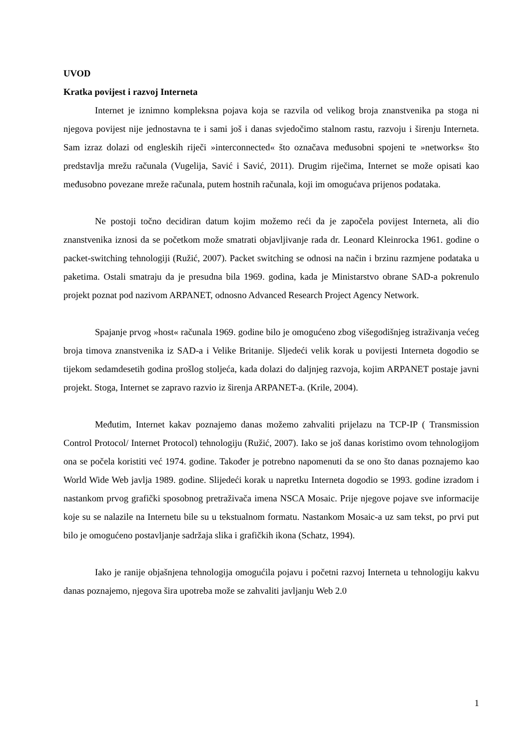UVOD
Kratka povijest i razvoj Interneta
Internet je iznimno kompleksna pojava koja se razvila od velikog broja znanstvenika pa stoga ni njegova povijest nije jednostavna te i sami još i danas svjedočimo stalnom rastu, razvoju i širenju Interneta. Sam izraz dolazi od engleskih riječi »interconnected« što označava međusobni spojeni te »networks« što predstavlja mrežu računala (Vugelija, Savić i Savić, 2011). Drugim riječima, Internet se može opisati kao međusobno povezane mreže računala, putem hostnih računala, koji im omogućava prijenos podataka.
Ne postoji točno decidiran datum kojim možemo reći da je započela povijest Interneta, ali dio znanstvenika iznosi da se početkom može smatrati objavljivanje rada dr. Leonard Kleinrocka 1961. godine o packet-switching tehnologiji (Ružić, 2007). Packet switching se odnosi na način i brzinu razmjene podataka u paketima. Ostali smatraju da je presudna bila 1969. godina, kada je Ministarstvo obrane SAD-a pokrenulo projekt poznat pod nazivom ARPANET, odnosno Advanced Research Project Agency Network.
Spajanje prvog »host« računala 1969. godine bilo je omogućeno zbog višegodišnjeg istraživanja većeg broja timova znanstvenika iz SAD-a i Velike Britanije. Sljedeći velik korak u povijesti Interneta dogodio se tijekom sedamdesetih godina prošlog stoljeća, kada dolazi do daljnjeg razvoja, kojim ARPANET postaje javni projekt. Stoga, Internet se zapravo razvio iz širenja ARPANET-a. (Krile, 2004).
Međutim, Internet kakav poznajemo danas možemo zahvaliti prijelazu na TCP-IP ( Transmission Control Protocol/ Internet Protocol) tehnologiju (Ružić, 2007). Iako se još danas koristimo ovom tehnologijom ona se počela koristiti već 1974. godine. Također je potrebno napomenuti da se ono što danas poznajemo kao World Wide Web javlja 1989. godine. Slijedeći korak u napretku Interneta dogodio se 1993. godine izradom i nastankom prvog grafički sposobnog pretraživača imena NSCA Mosaic. Prije njegove pojave sve informacije koje su se nalazile na Internetu bile su u tekstualnom formatu. Nastankom Mosaic-a uz sam tekst, po prvi put bilo je omogućeno postavljanje sadržaja slika i grafičkih ikona (Schatz, 1994).
Iako je ranije objašnjena tehnologija omogućila pojavu i početni razvoj Interneta u tehnologiju kakvu danas poznajemo, njegova šira upotreba može se zahvaliti javljanju Web 2.0
1